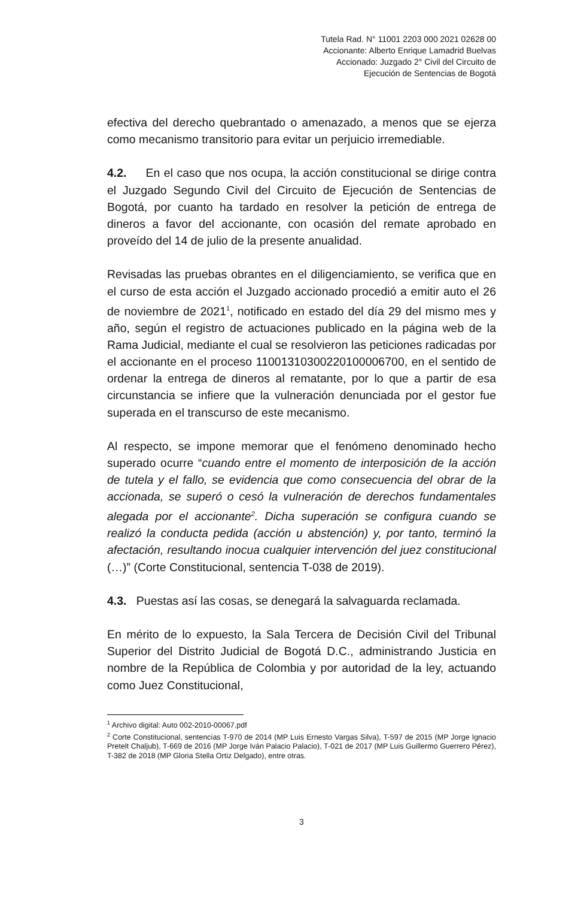Tutela Rad. N° 11001 2203 000 2021 02628 00
Accionante: Alberto Enrique Lamadrid Buelvas
Accionado: Juzgado 2° Civil del Circuito de
Ejecución de Sentencias de Bogotá
efectiva del derecho quebrantado o amenazado, a menos que se ejerza como mecanismo transitorio para evitar un perjuicio irremediable.
4.2. En el caso que nos ocupa, la acción constitucional se dirige contra el Juzgado Segundo Civil del Circuito de Ejecución de Sentencias de Bogotá, por cuanto ha tardado en resolver la petición de entrega de dineros a favor del accionante, con ocasión del remate aprobado en proveído del 14 de julio de la presente anualidad.
Revisadas las pruebas obrantes en el diligenciamiento, se verifica que en el curso de esta acción el Juzgado accionado procedió a emitir auto el 26 de noviembre de 2021<sup>1</sup>, notificado en estado del día 29 del mismo mes y año, según el registro de actuaciones publicado en la página web de la Rama Judicial, mediante el cual se resolvieron las peticiones radicadas por el accionante en el proceso 11001310300220100006700, en el sentido de ordenar la entrega de dineros al rematante, por lo que a partir de esa circunstancia se infiere que la vulneración denunciada por el gestor fue superada en el transcurso de este mecanismo.
Al respecto, se impone memorar que el fenómeno denominado hecho superado ocurre “cuando entre el momento de interposición de la acción de tutela y el fallo, se evidencia que como consecuencia del obrar de la accionada, se superó o cesó la vulneración de derechos fundamentales alegada por el accionante<sup>2</sup>. Dicha superación se configura cuando se realizó la conducta pedida (acción u abstención) y, por tanto, terminó la afectación, resultando inocua cualquier intervención del juez constitucional (…)” (Corte Constitucional, sentencia T-038 de 2019).
4.3. Puestas así las cosas, se denegará la salvaguarda reclamada.
En mérito de lo expuesto, la Sala Tercera de Decisión Civil del Tribunal Superior del Distrito Judicial de Bogotá D.C., administrando Justicia en nombre de la República de Colombia y por autoridad de la ley, actuando como Juez Constitucional,
<sup>1</sup> Archivo digital: Auto 002-2010-00067.pdf
<sup>2</sup> Corte Constitucional, sentencias T-970 de 2014 (MP Luis Ernesto Vargas Silva), T-597 de 2015 (MP Jorge Ignacio Pretelt Chaljub), T-669 de 2016 (MP Jorge Iván Palacio Palacio), T-021 de 2017 (MP Luis Guillermo Guerrero Pérez), T-382 de 2018 (MP Gloria Stella Ortiz Delgado), entre otras.
3